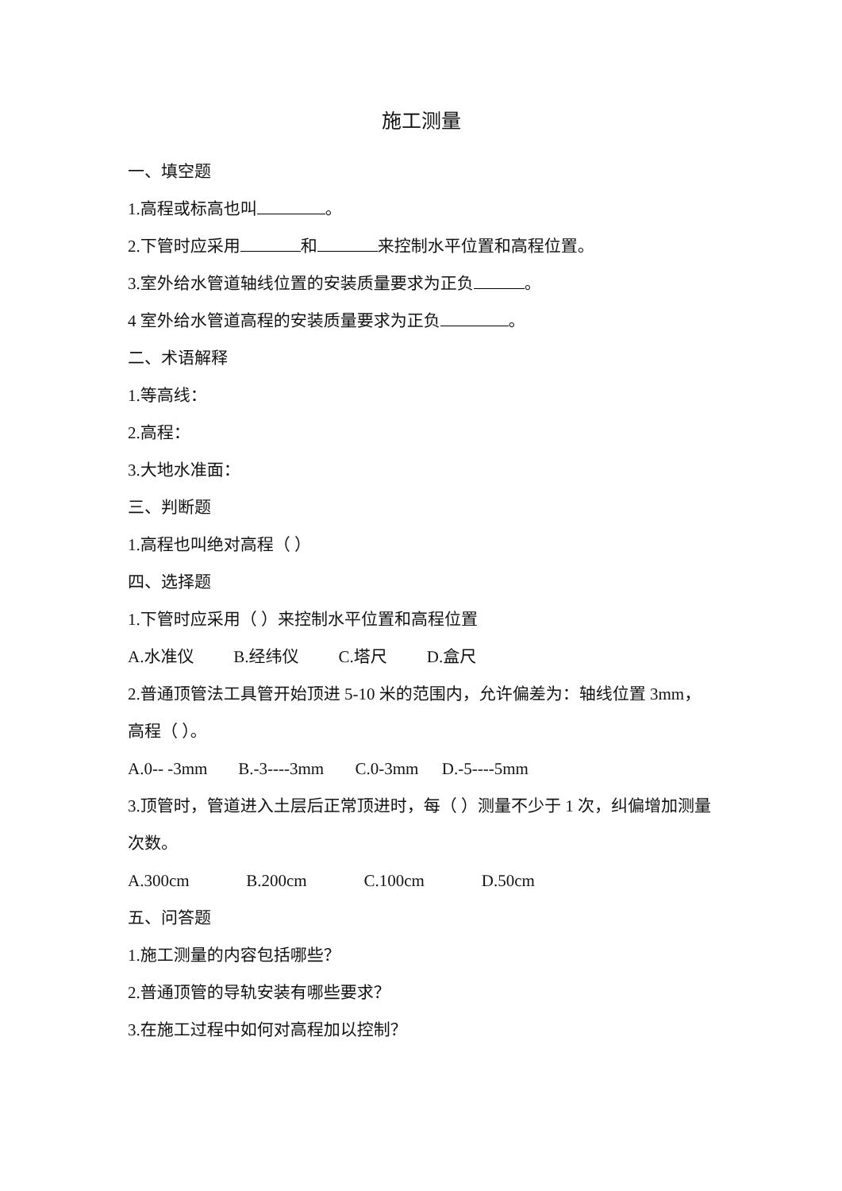施工测量
一、填空题
1.高程或标高也叫 。
2.下管时应采用 和 来控制水平位置和高程位置。
3.室外给水管道轴线位置的安装质量要求为正负 。
4 室外给水管道高程的安装质量要求为正负 。
二、术语解释
1.等高线：
2.高程：
3.大地水准面：
三、判断题
1.高程也叫绝对高程（ ）
四、选择题
1.下管时应采用（ ）来控制水平位置和高程位置
A.水准仪 B.经纬仪 C.塔尺 D.盒尺
2.普通顶管法工具管开始顶进 5-10 米的范围内，允许偏差为：轴线位置 3mm，高程（ ）。
A.0-- -3mm B.-3----3mm C.0-3mm D.-5----5mm
3.顶管时，管道进入土层后正常顶进时，每（ ）测量不少于 1 次，纠偏增加测量次数。
A.300cm B.200cm C.100cm D.50cm
五、问答题
1.施工测量的内容包括哪些？
2.普通顶管的导轨安装有哪些要求？
3.在施工过程中如何对高程加以控制？